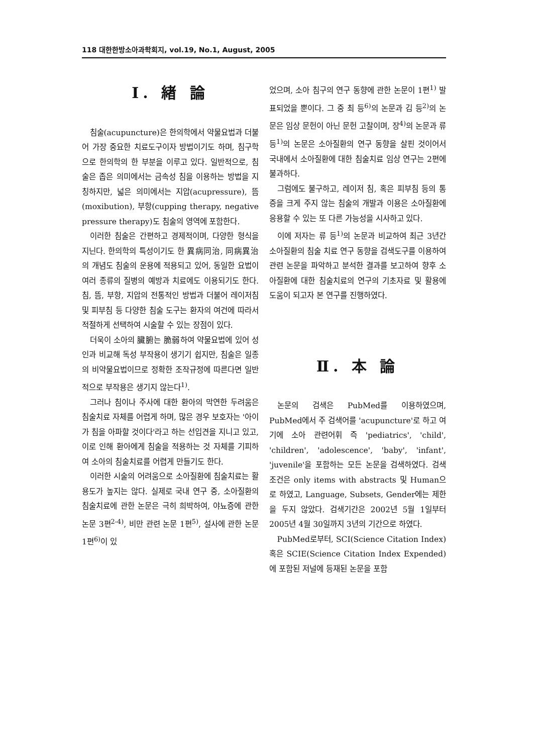118 대한한방소아과학회지, vol.19, No.1, August, 2005
Ⅰ. 緖 論
침술(acupuncture)은 한의학에서 약물요법과 더불어 가장 중요한 치료도구이자 방법이기도 하며, 침구학으로 한의학의 한 부분을 이루고 있다. 일반적으로, 침술은 좁은 의미에서는 금속성 침을 이용하는 방법을 지칭하지만, 넓은 의미에서는 지압(acupressure), 뜸(moxibution), 부항(cupping therapy, negative pressure therapy)도 침술의 영역에 포함한다.
이러한 침술은 간편하고 경제적이며, 다양한 형식을 지닌다. 한의학의 특성이기도 한 異病同治, 同病異治의 개념도 침술의 운용에 적용되고 있어, 동일한 요법이 여러 종류의 질병의 예방과 치료에도 이용되기도 한다. 침, 뜸, 부항, 지압의 전통적인 방법과 더불어 레이저침 및 피부침 등 다양한 침술 도구는 환자의 여건에 따라서 적절하게 선택하여 시술할 수 있는 장점이 있다.
더욱이 소아의 臟腑는 脆弱하여 약물요법에 있어 성인과 비교해 독성 부작용이 생기기 쉽지만, 침술은 일종의 비약물요법이므로 정확한 조작규정에 따른다면 일반적으로 부작용은 생기지 않는다<sup>1)</sup>.
그러나 침이나 주사에 대한 환아의 막연한 두려움은 침술치료 자체를 어렵게 하며, 많은 경우 보호자는 '아이가 침을 아파할 것이다'라고 하는 선입견을 지니고 있고, 이로 인해 환아에게 침술을 적용하는 것 자체를 기피하여 소아의 침술치료를 어렵게 만들기도 한다.
이러한 시술의 어려움으로 소아질환에 침술치료는 활용도가 높지는 않다. 실제로 국내 연구 중, 소아질환의 침술치료에 관한 논문은 극히 희박하여, 야뇨증에 관한 논문 3편<sup>2-4)</sup>, 비만 관련 논문 1편<sup>5)</sup>, 설사에 관한 논문 1편<sup>6)</sup>이 있
었으며, 소아 침구의 연구 동향에 관한 논문이 1편<sup>1)</sup> 발표되었을 뿐이다. 그 중 최 등<sup>6)</sup>의 논문과 김 등<sup>2)</sup>의 논문은 임상 문헌이 아닌 문헌 고찰이며, 장<sup>4)</sup>의 논문과 류 등<sup>1)</sup>의 논문은 소아질환의 연구 동향을 살핀 것이어서 국내에서 소아질환에 대한 침술치료 임상 연구는 2편에 불과하다.
그럼에도 불구하고, 레이저 침, 혹은 피부침 등의 통증을 크게 주지 않는 침술의 개발과 이용은 소아질환에 응용할 수 있는 또 다른 가능성을 시사하고 있다.
이에 저자는 류 등<sup>1)</sup>의 논문과 비교하여 최근 3년간 소아질환의 침술 치료 연구 동향을 검색도구를 이용하여 관련 논문을 파악하고 분석한 결과를 보고하여 향후 소아질환에 대한 침술치료의 연구의 기초자료 및 활용에 도움이 되고자 본 연구를 진행하였다.
Ⅱ. 本 論
논문의 검색은 PubMed를 이용하였으며, PubMed에서 주 검색어를 'acupuncture'로 하고 여기에 소아 관련어휘 즉 'pediatrics', 'child', 'children', 'adolescence', 'baby', 'infant', 'juvenile'을 포함하는 모든 논문을 검색하였다. 검색 조건은 only items with abstracts 및 Human으로 하였고, Language, Subsets, Gender에는 제한을 두지 않았다. 검색기간은 2002년 5월 1일부터 2005년 4월 30일까지 3년의 기간으로 하였다.
PubMed로부터, SCI(Science Citation Index) 혹은 SCIE(Science Citation Index Expended)에 포함된 저널에 등재된 논문을 포함